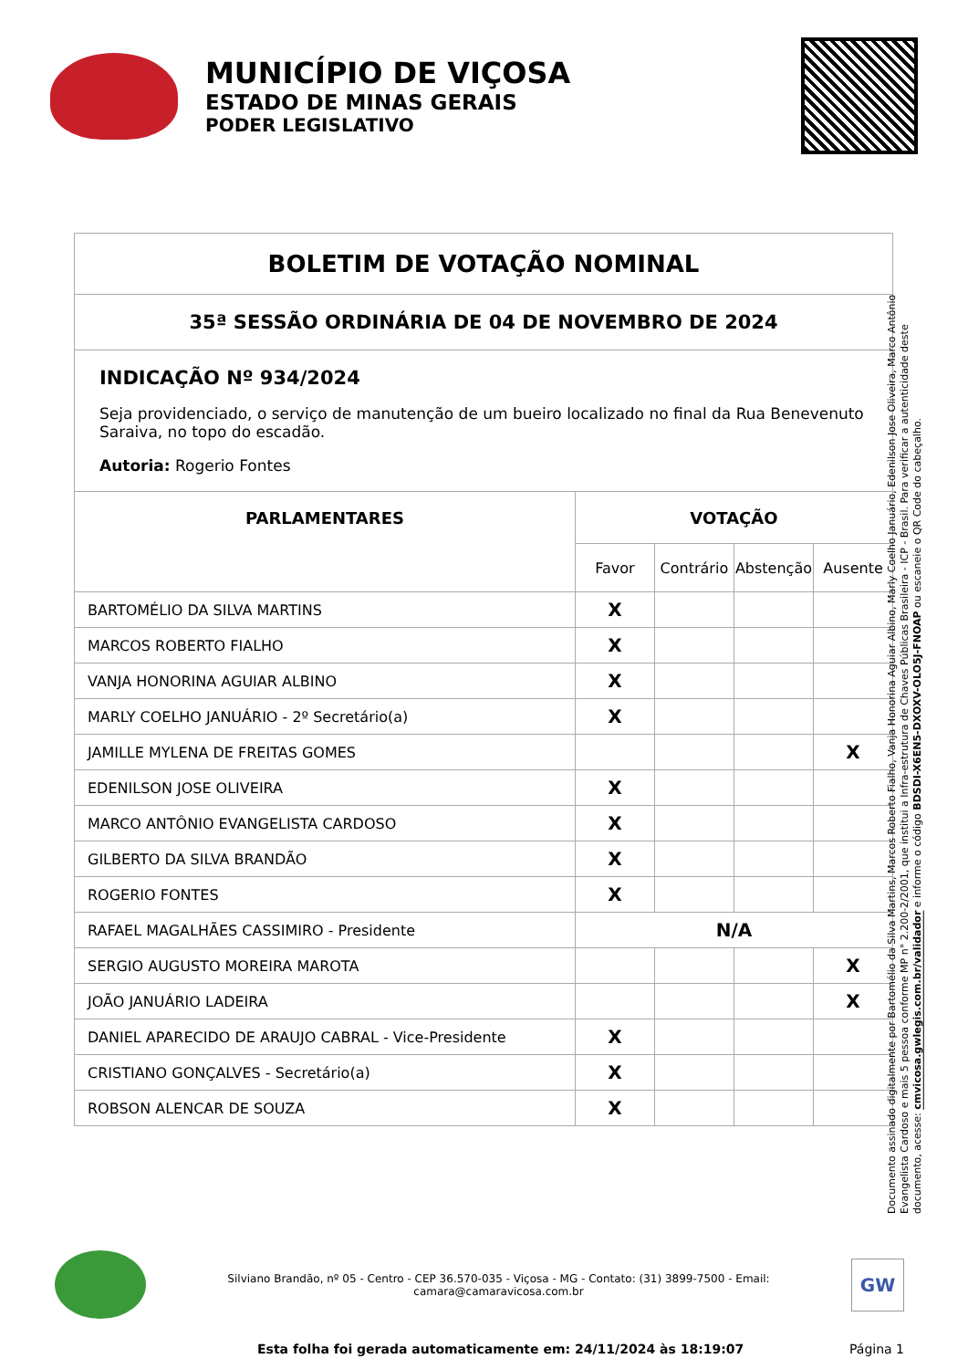MUNICÍPIO DE VIÇOSA
ESTADO DE MINAS GERAIS
PODER LEGISLATIVO
| BOLETIM DE VOTAÇÃO NOMINAL | | | | |
| 35ª SESSÃO ORDINÁRIA DE 04 DE NOVEMBRO DE 2024 | | | | |
| INDICAÇÃO Nº 934/2024 Seja providenciado, o serviço de manutenção de um bueiro localizado no final da Rua Benevenuto Saraiva, no topo do escadão. Autoria: Rogerio Fontes | | | | |
| PARLAMENTARES | VOTAÇÃO | | | |
| | Favor | Contrário | Abstenção | Ausente |
| BARTOMÉLIO DA SILVA MARTINS | X | | | |
| MARCOS ROBERTO FIALHO | X | | | |
| VANJA HONORINA AGUIAR ALBINO | X | | | |
| MARLY COELHO JANUÁRIO - 2º Secretário(a) | X | | | |
| JAMILLE MYLENA DE FREITAS GOMES | | | | X |
| EDENILSON JOSE OLIVEIRA | X | | | |
| MARCO ANTÔNIO EVANGELISTA CARDOSO | X | | | |
| GILBERTO DA SILVA BRANDÃO | X | | | |
| ROGERIO FONTES | X | | | |
| RAFAEL MAGALHÃES CASSIMIRO - Presidente | N/A | | | |
| SERGIO AUGUSTO MOREIRA MAROTA | | | | X |
| JOÃO JANUÁRIO LADEIRA | | | | X |
| DANIEL APARECIDO DE ARAUJO CABRAL - Vice-Presidente | X | | | |
| CRISTIANO GONÇALVES - Secretário(a) | X | | | |
| ROBSON ALENCAR DE SOUZA | X | | | |
Documento assinado digitalmente por Bartomélio da Silva Martins, Marcos Roberto Fialho, Vanja Honorina Aguiar Albino, Marly Coelho Januário, Edenilson Jose Oliveira, Marco Antônio Evangelista Cardoso e mais 5 pessoa conforme MP n° 2.200-2/2001, que institui a Infra-estrutura de Chaves Públicas Brasileira - ICP - Brasil. Para verificar a autenticidade deste documento, acesse: cmvicosa.gwlegis.com.br/validador e informe o código BDSDI-X6EN5-DXOXV-OLO5J-FNOAP ou escaneie o QR Code do cabeçalho.
Silviano Brandão, nº 05 - Centro - CEP 36.570-035 - Viçosa - MG - Contato: (31) 3899-7500 - Email: camara@camaravicosa.com.br
GW
Esta folha foi gerada automaticamente em: 24/11/2024 às 18:19:07 Página 1